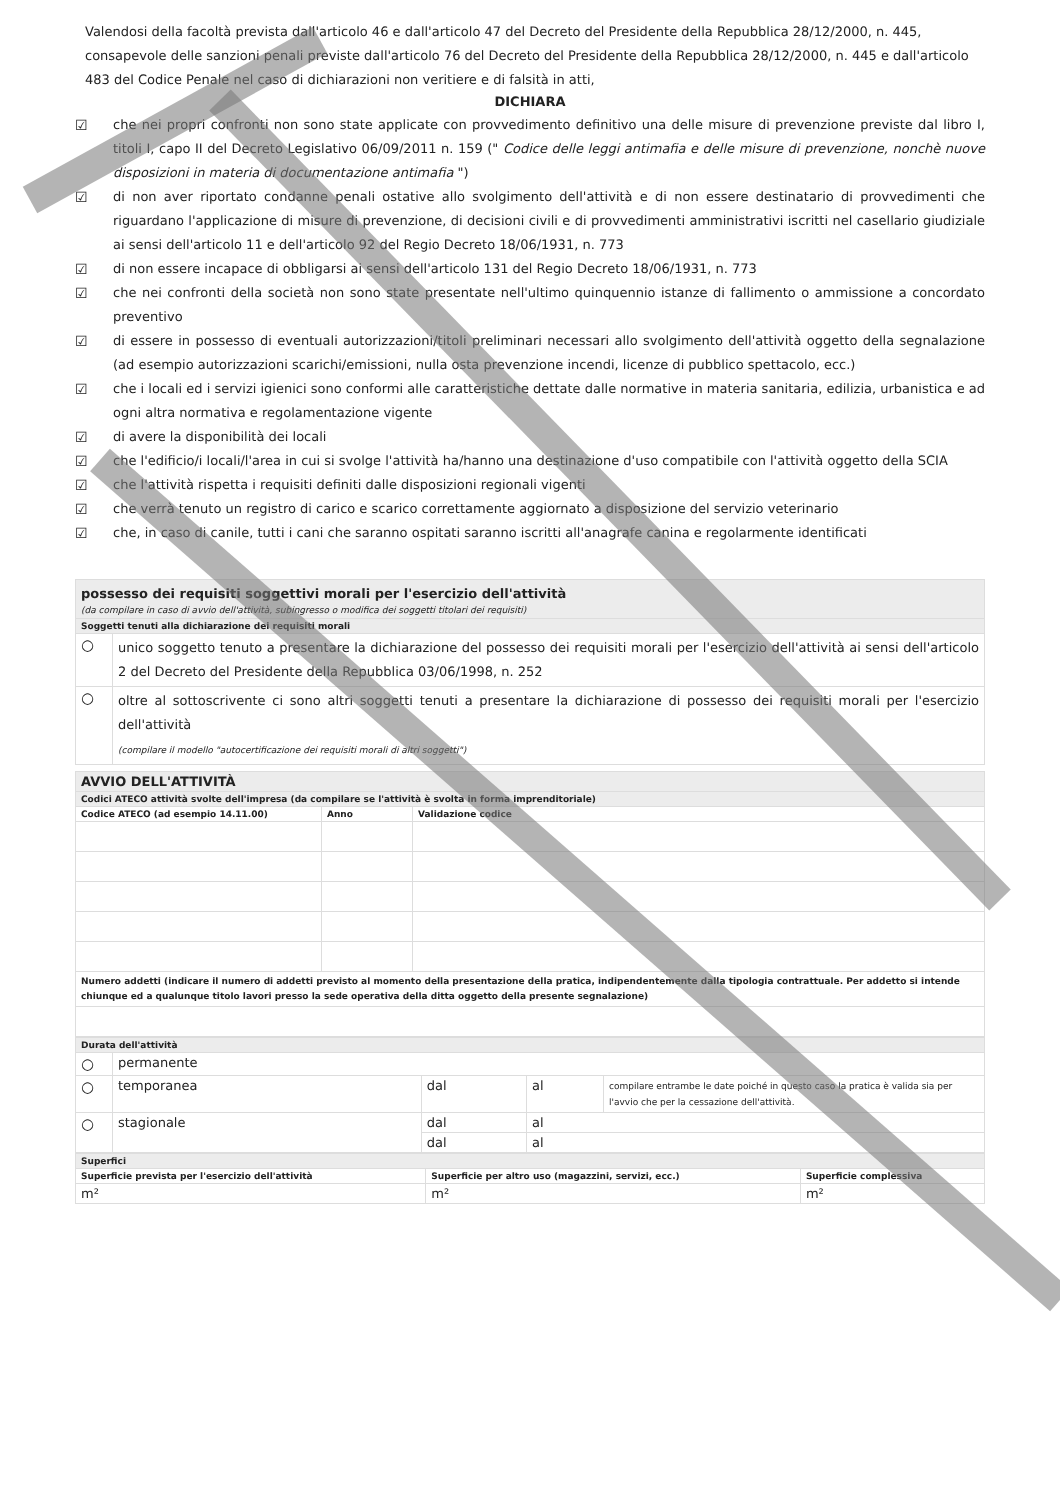Valendosi della facoltà prevista dall'articolo 46 e dall'articolo 47 del Decreto del Presidente della Repubblica 28/12/2000, n. 445, consapevole delle sanzioni penali previste dall'articolo 76 del Decreto del Presidente della Repubblica 28/12/2000, n. 445 e dall'articolo 483 del Codice Penale nel caso di dichiarazioni non veritiere e di falsità in atti,
DICHIARA
☑ che nei propri confronti non sono state applicate con provvedimento definitivo una delle misure di prevenzione previste dal libro I, titoli I, capo II del Decreto Legislativo 06/09/2011 n. 159 (" Codice delle leggi antimafia e delle misure di prevenzione, nonchè nuove disposizioni in materia di documentazione antimafia ")
☑ di non aver riportato condanne penali ostative allo svolgimento dell'attività e di non essere destinatario di provvedimenti che riguardano l'applicazione di misure di prevenzione, di decisioni civili e di provvedimenti amministrativi iscritti nel casellario giudiziale ai sensi dell'articolo 11 e dell'articolo 92 del Regio Decreto 18/06/1931, n. 773
☑ di non essere incapace di obbligarsi ai sensi dell'articolo 131 del Regio Decreto 18/06/1931, n. 773
☑ che nei confronti della società non sono state presentate nell'ultimo quinquennio istanze di fallimento o ammissione a concordato preventivo
☑ di essere in possesso di eventuali autorizzazioni/titoli preliminari necessari allo svolgimento dell'attività oggetto della segnalazione (ad esempio autorizzazioni scarichi/emissioni, nulla osta prevenzione incendi, licenze di pubblico spettacolo, ecc.)
☑ che i locali ed i servizi igienici sono conformi alle caratteristiche dettate dalle normative in materia sanitaria, edilizia, urbanistica e ad ogni altra normativa e regolamentazione vigente
☑ di avere la disponibilità dei locali
☑ che l'edificio/i locali/l'area in cui si svolge l'attività ha/hanno una destinazione d'uso compatibile con l'attività oggetto della SCIA
☑ che l'attività rispetta i requisiti definiti dalle disposizioni regionali vigenti
☑ che verrà tenuto un registro di carico e scarico correttamente aggiornato a disposizione del servizio veterinario
☑ che, in caso di canile, tutti i cani che saranno ospitati saranno iscritti all'anagrafe canina e regolarmente identificati
| possesso dei requisiti soggettivi morali per l'esercizio dell'attività (da compilare in caso di avvio dell'attività, subingresso o modifica dei soggetti titolari dei requisiti) | |
| Soggetti tenuti alla dichiarazione dei requisiti morali | |
| ○ | unico soggetto tenuto a presentare la dichiarazione del possesso dei requisiti morali per l'esercizio dell'attività ai sensi dell'articolo 2 del Decreto del Presidente della Repubblica 03/06/1998, n. 252 |
| ○ | oltre al sottoscrivente ci sono altri soggetti tenuti a presentare la dichiarazione di possesso dei requisiti morali per l'esercizio dell'attività (compilare il modello "autocertificazione dei requisiti morali di altri soggetti") |
| AVVIO DELL'ATTIVITÀ | | |
| Codici ATECO attività svolte dell'impresa (da compilare se l'attività è svolta in forma imprenditoriale) | | |
| Codice ATECO (ad esempio 14.11.00) | Anno | Validazione codice |
| Numero addetti (indicare il numero di addetti previsto al momento della presentazione della pratica, indipendentemente dalla tipologia contrattuale. Per addetto si intende chiunque ed a qualunque titolo lavori presso la sede operativa della ditta oggetto della presente segnalazione) | | |
| Durata dell'attività | | | | |
| ○ | permanente | | | |
| ○ | temporanea | dal | al | compilare entrambe le date poiché in questo caso la pratica è valida sia per l'avvio che per la cessazione dell'attività. |
| ○ | stagionale | dal | al | |
| | | dal | al | |
| Superfici | | |
| Superficie prevista per l'esercizio dell'attività | Superficie per altro uso (magazzini, servizi, ecc.) | Superficie complessiva |
| m² | m² | m² |